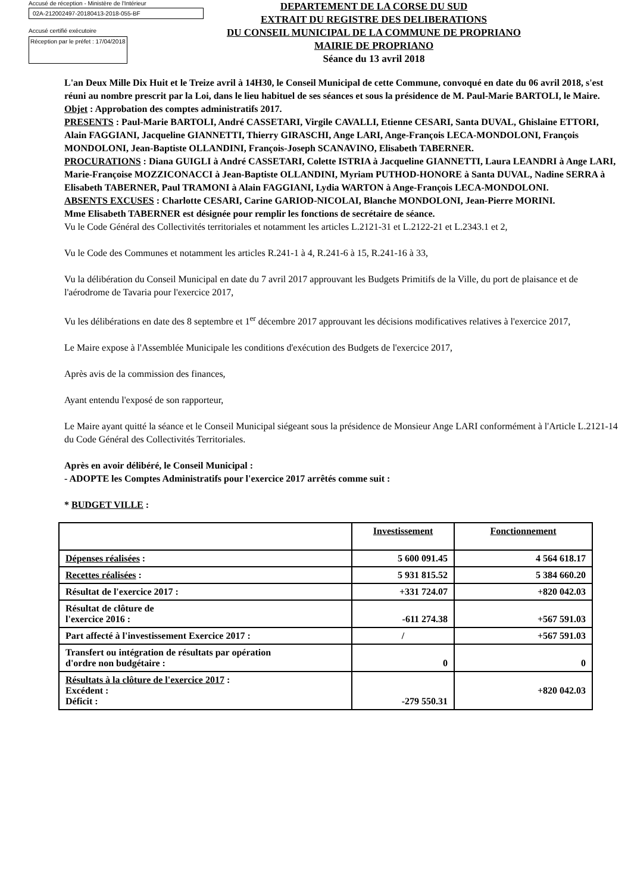Accusé de réception - Ministère de l'Intérieur
02A-212002497-20180413-2018-055-BF
Accusé certifié exécutoire
Réception par le préfet : 17/04/2018
DEPARTEMENT DE LA CORSE DU SUD
EXTRAIT DU REGISTRE DES DELIBERATIONS
DU CONSEIL MUNICIPAL DE LA COMMUNE DE PROPRIANO
MAIRIE DE PROPRIANO
Séance du 13 avril 2018
L'an Deux Mille Dix Huit et le Treize avril à 14H30, le Conseil Municipal de cette Commune, convoqué en date du 06 avril 2018, s'est réuni au nombre prescrit par la Loi, dans le lieu habituel de ses séances et sous la présidence de M. Paul-Marie BARTOLI, le Maire.
Objet : Approbation des comptes administratifs 2017.
PRESENTS : Paul-Marie BARTOLI, André CASSETARI, Virgile CAVALLI, Etienne CESARI, Santa DUVAL, Ghislaine ETTORI, Alain FAGGIANI, Jacqueline GIANNETTI, Thierry GIRASCHI, Ange LARI, Ange-François LECA-MONDOLONI, François MONDOLONI, Jean-Baptiste OLLANDINI, François-Joseph SCANAVINO, Elisabeth TABERNER.
PROCURATIONS : Diana GUIGLI à André CASSETARI, Colette ISTRIA à Jacqueline GIANNETTI, Laura LEANDRI à Ange LARI, Marie-Françoise MOZZICONACCI à Jean-Baptiste OLLANDINI, Myriam PUTHOD-HONORE à Santa DUVAL, Nadine SERRA à Elisabeth TABERNER, Paul TRAMONI à Alain FAGGIANI, Lydia WARTON à Ange-François LECA-MONDOLONI.
ABSENTS EXCUSES : Charlotte CESARI, Carine GARIOD-NICOLAI, Blanche MONDOLONI, Jean-Pierre MORINI.
Mme Elisabeth TABERNER est désignée pour remplir les fonctions de secrétaire de séance.
Vu le Code Général des Collectivités territoriales et notamment les articles L.2121-31 et L.2122-21 et L.2343.1 et 2,
Vu le Code des Communes et notamment les articles R.241-1 à 4, R.241-6 à 15, R.241-16 à 33,
Vu la délibération du Conseil Municipal en date du 7 avril 2017 approuvant les Budgets Primitifs de la Ville, du port de plaisance et de l'aérodrome de Tavaria pour l'exercice 2017,
Vu les délibérations en date des 8 septembre et 1<sup>er</sup> décembre 2017 approuvant les décisions modificatives relatives à l'exercice 2017,
Le Maire expose à l'Assemblée Municipale les conditions d'exécution des Budgets de l'exercice 2017,
Après avis de la commission des finances,
Ayant entendu l'exposé de son rapporteur,
Le Maire ayant quitté la séance et le Conseil Municipal siégeant sous la présidence de Monsieur Ange LARI conformément à l'Article L.2121-14 du Code Général des Collectivités Territoriales.
Après en avoir délibéré, le Conseil Municipal :
- ADOPTE les Comptes Administratifs pour l'exercice 2017 arrêtés comme suit :
* BUDGET VILLE :
| | Investissement | Fonctionnement |
| Dépenses réalisées : | 5 600 091.45 | 4 564 618.17 |
| Recettes réalisées : | 5 931 815.52 | 5 384 660.20 |
| Résultat de l'exercice 2017 : | +331 724.07 | +820 042.03 |
| Résultat de clôture de l'exercice 2016 : | -611 274.38 | +567 591.03 |
| Part affecté à l'investissement Exercice 2017 : | / | +567 591.03 |
| Transfert ou intégration de résultats par opération d'ordre non budgétaire : | 0 | 0 |
| Résultats à la clôture de l'exercice 2017 : Excédent : Déficit : | -279 550.31 | +820 042.03 |